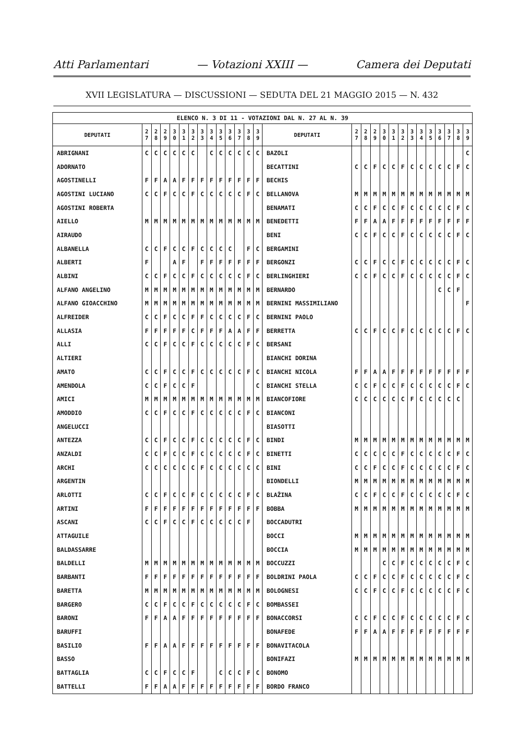Atti Parlamentari — Votazioni XXIII — Camera dei Deputati
XVII LEGISLATURA — DISCUSSIONI — SEDUTA DEL 21 MAGGIO 2015 — N. 432
| ELENCO N. 3 DI 11 - VOTAZIONI DAL N. 27 AL N. 39 | | | | | | | | | | | | | | | | | | | | | | | | | | | |
| --- | --- | --- | --- | --- | --- | --- | --- | --- | --- | --- | --- | --- | --- | --- | --- | --- | --- | --- | --- | --- | --- | --- | --- | --- | --- | --- | --- |
| DEPUTATI | 2 7 | 2 8 | 2 9 | 3 0 | 3 1 | 3 2 | 3 3 | 3 4 | 3 5 | 3 6 | 3 7 | 3 8 | 3 9 | DEPUTATI | 2 7 | 2 8 | 2 9 | 3 0 | 3 1 | 3 2 | 3 3 | 3 4 | 3 5 | 3 6 | 3 7 | 3 8 | 3 9 |
| ABRIGNANI | C | C | C | C | C | C | | C | C | C | C | C | C | BAZOLI | | | | | | | | | | | | | C |
| ADORNATO | | | | | | | | | | | | | | BECATTINI | C | C | F | C | C | F | C | C | C | C | C | F | C |
| AGOSTINELLI | F | F | A | A | F | F | F | F | F | F | F | F | F | BECHIS | | | | | | | | | | | | | |
| AGOSTINI LUCIANO | C | C | F | C | C | F | C | C | C | C | C | F | C | BELLANOVA | M | M | M | M | M | M | M | M | M | M | M | M | M |
| AGOSTINI ROBERTA | | | | | | | | | | | | | | BENAMATI | C | C | F | C | C | F | C | C | C | C | C | F | C |
| AIELLO | M | M | M | M | M | M | M | M | M | M | M | M | M | BENEDETTI | F | F | A | A | F | F | F | F | F | F | F | F | F |
| AIRAUDO | | | | | | | | | | | | | | BENI | C | C | F | C | C | F | C | C | C | C | C | F | C |
| ALBANELLA | C | C | F | C | C | F | C | C | C | C | | F | C | BERGAMINI | | | | | | | | | | | | | |
| ALBERTI | F | | | A | F | | F | F | F | F | F | F | F | BERGONZI | C | C | F | C | C | F | C | C | C | C | C | F | C |
| ALBINI | C | C | F | C | C | F | C | C | C | C | C | F | C | BERLINGHIERI | C | C | F | C | C | F | C | C | C | C | C | F | C |
| ALFANO ANGELINO | M | M | M | M | M | M | M | M | M | M | M | M | M | BERNARDO | | | | | | | | | | C | C | F | |
| ALFANO GIOACCHINO | M | M | M | M | M | M | M | M | M | M | M | M | M | BERNINI MASSIMILIANO | | | | | | | | | | | | | F |
| ALFREIDER | C | C | F | C | C | F | F | C | C | C | C | F | C | BERNINI PAOLO | | | | | | | | | | | | | |
| ALLASIA | F | F | F | F | F | C | F | F | F | A | A | F | F | BERRETTA | C | C | F | C | C | F | C | C | C | C | C | F | C |
| ALLI | C | C | F | C | C | F | C | C | C | C | C | F | C | BERSANI | | | | | | | | | | | | | |
| ALTIERI | | | | | | | | | | | | | | BIANCHI DORINA | | | | | | | | | | | | | |
| AMATO | C | C | F | C | C | F | C | C | C | C | C | F | C | BIANCHI NICOLA | F | F | A | A | F | F | F | F | F | F | F | F | F |
| AMENDOLA | C | C | F | C | C | F | | | | | | | C | BIANCHI STELLA | C | C | F | C | C | F | C | C | C | C | C | F | C |
| AMICI | M | M | M | M | M | M | M | M | M | M | M | M | M | BIANCOFIORE | C | C | C | C | C | C | F | C | C | C | C | C | |
| AMODDIO | C | C | F | C | C | F | C | C | C | C | C | F | C | BIANCONI | | | | | | | | | | | | | |
| ANGELUCCI | | | | | | | | | | | | | | BIASOTTI | | | | | | | | | | | | | |
| ANTEZZA | C | C | F | C | C | F | C | C | C | C | C | F | C | BINDI | M | M | M | M | M | M | M | M | M | M | M | M | M |
| ANZALDI | C | C | F | C | C | F | C | C | C | C | C | F | C | BINETTI | C | C | C | C | C | F | C | C | C | C | C | F | C |
| ARCHI | C | C | C | C | C | C | F | C | C | C | C | C | C | BINI | C | C | F | C | C | F | C | C | C | C | C | F | C |
| ARGENTIN | | | | | | | | | | | | | | BIONDELLI | M | M | M | M | M | M | M | M | M | M | M | M | M |
| ARLOTTI | C | C | F | C | C | F | C | C | C | C | C | F | C | BLAŽINA | C | C | F | C | C | F | C | C | C | C | C | F | C |
| ARTINI | F | F | F | F | F | F | F | F | F | F | F | F | F | BOBBA | M | M | M | M | M | M | M | M | M | M | M | M | M |
| ASCANI | C | C | F | C | C | F | C | C | C | C | C | F | | BOCCADUTRI | | | | | | | | | | | | | |
| ATTAGUILE | | | | | | | | | | | | | | BOCCI | M | M | M | M | M | M | M | M | M | M | M | M | M |
| BALDASSARRE | | | | | | | | | | | | | | BOCCIA | M | M | M | M | M | M | M | M | M | M | M | M | M |
| BALDELLI | M | M | M | M | M | M | M | M | M | M | M | M | M | BOCCUZZI | | | | C | C | F | C | C | C | C | C | F | C |
| BARBANTI | F | F | F | F | F | F | F | F | F | F | F | F | F | BOLDRINI PAOLA | C | C | F | C | C | F | C | C | C | C | C | F | C |
| BARETTA | M | M | M | M | M | M | M | M | M | M | M | M | M | BOLOGNESI | C | C | F | C | C | F | C | C | C | C | C | F | C |
| BARGERO | C | C | F | C | C | F | C | C | C | C | C | F | C | BOMBASSEI | | | | | | | | | | | | | |
| BARONI | F | F | A | A | F | F | F | F | F | F | F | F | F | BONACCORSI | C | C | F | C | C | F | C | C | C | C | C | F | C |
| BARUFFI | | | | | | | | | | | | | | BONAFEDE | F | F | A | A | F | F | F | F | F | F | F | F | F |
| BASILIO | F | F | A | A | F | F | F | F | F | F | F | F | F | BONAVITACOLA | | | | | | | | | | | | | |
| BASSO | | | | | | | | | | | | | | BONIFAZI | M | M | M | M | M | M | M | M | M | M | M | M | M |
| BATTAGLIA | C | C | F | C | C | F | | | C | C | C | F | C | BONOMO | | | | | | | | | | | | | |
| BATTELLI | F | F | A | A | F | F | F | F | F | F | F | F | F | BORDO FRANCO | | | | | | | | | | | | | |